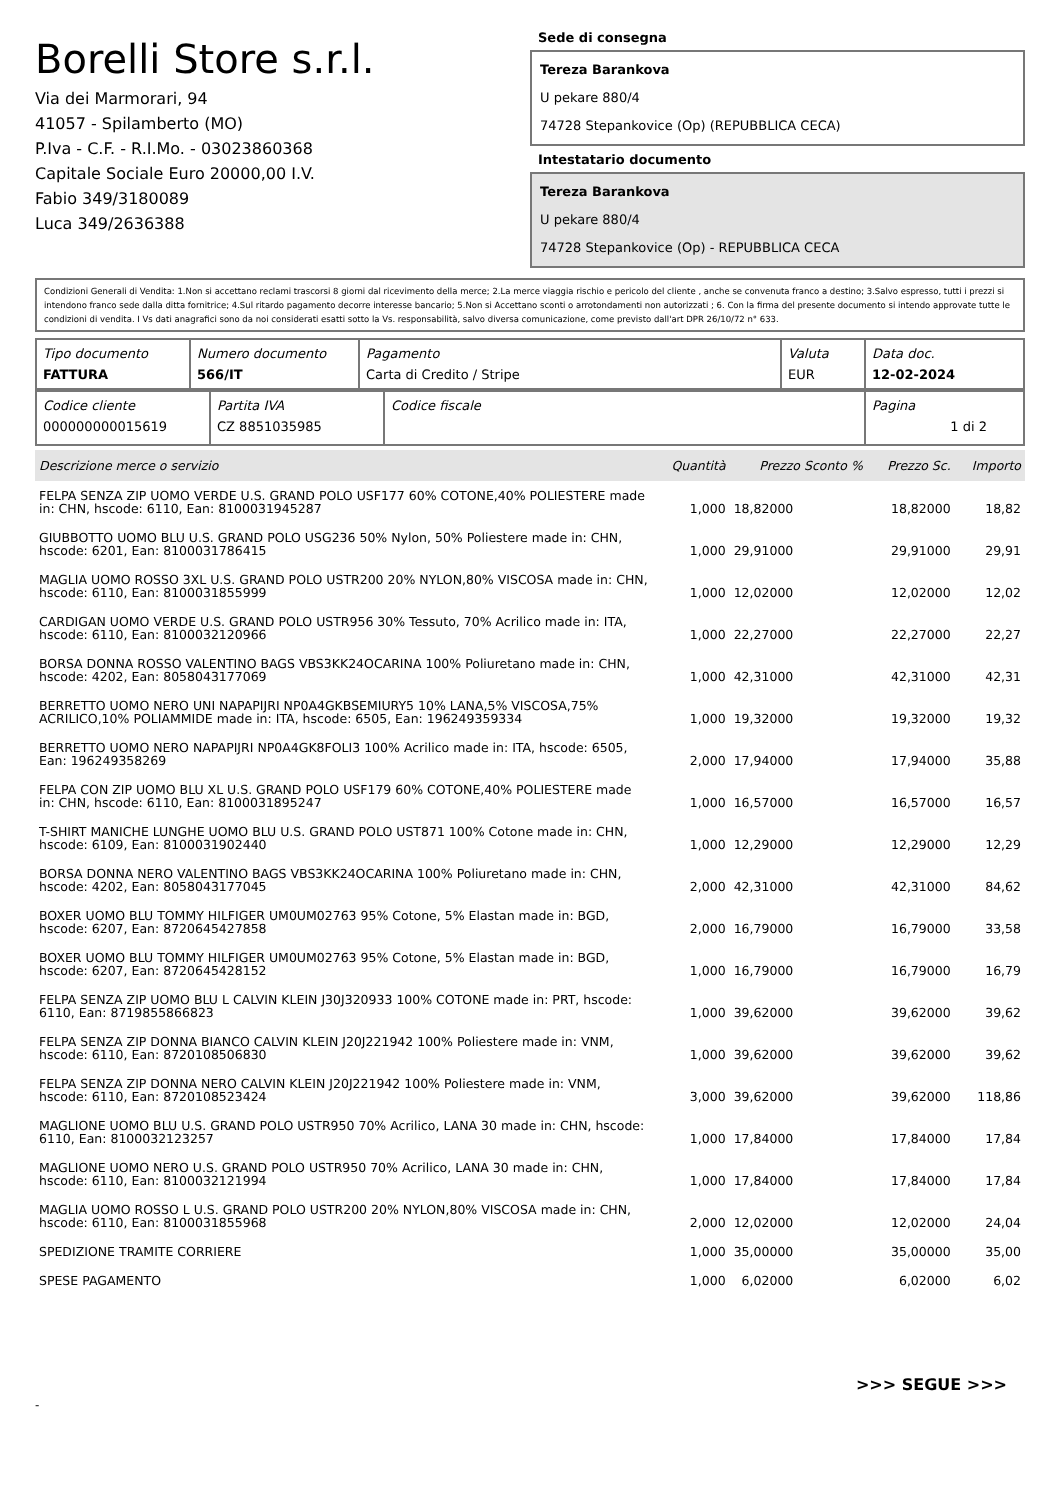Borelli Store s.r.l.
Via dei Marmorari, 94
41057 - Spilamberto (MO)
P.Iva - C.F. - R.I.Mo. - 03023860368
Capitale Sociale Euro 20000,00 I.V.
Fabio 349/3180089
Luca 349/2636388
Sede di consegna
Tereza Barankova
U pekare 880/4
74728 Stepankovice (Op) (REPUBBLICA CECA)
Intestatario documento
Tereza Barankova
U pekare 880/4
74728 Stepankovice (Op) - REPUBBLICA CECA
Condizioni Generali di Vendita: 1.Non si accettano reclami trascorsi 8 giorni dal ricevimento della merce; 2.La merce viaggia rischio e pericolo del cliente , anche se convenuta franco a destino; 3.Salvo espresso, tutti i prezzi si intendono franco sede dalla ditta fornitrice; 4.Sul ritardo pagamento decorre interesse bancario; 5.Non si Accettano sconti o arrotondamenti non autorizzati ; 6. Con la firma del presente documento si intendo approvate tutte le condizioni di vendita. I Vs dati anagrafici sono da noi considerati esatti sotto la Vs. responsabilità, salvo diversa comunicazione, come previsto dall'art DPR 26/10/72 n° 633.
| Tipo documento FATTURA | Numero documento 566/IT | Pagamento Carta di Credito / Stripe | Valuta EUR | Data doc. 12-02-2024 |
| Codice cliente 000000000015619 | Partita IVA CZ 8851035985 | Codice fiscale | Pagina 1 di 2 |
| Descrizione merce o servizio | Quantità | Prezzo Sconto % | Prezzo Sc. | Importo |
| --- | --- | --- | --- | --- |
| FELPA SENZA ZIP UOMO VERDE U.S. GRAND POLO USF177 60% COTONE,40% POLIESTERE made in: CHN, hscode: 6110, Ean: 8100031945287 | 1,000 | 18,82000 | 18,82000 | 18,82 |
| GIUBBOTTO UOMO BLU U.S. GRAND POLO USG236 50% Nylon, 50% Poliestere made in: CHN, hscode: 6201, Ean: 8100031786415 | 1,000 | 29,91000 | 29,91000 | 29,91 |
| MAGLIA UOMO ROSSO 3XL U.S. GRAND POLO USTR200 20% NYLON,80% VISCOSA made in: CHN, hscode: 6110, Ean: 8100031855999 | 1,000 | 12,02000 | 12,02000 | 12,02 |
| CARDIGAN UOMO VERDE U.S. GRAND POLO USTR956 30% Tessuto, 70% Acrilico made in: ITA, hscode: 6110, Ean: 8100032120966 | 1,000 | 22,27000 | 22,27000 | 22,27 |
| BORSA DONNA ROSSO VALENTINO BAGS VBS3KK24OCARINA 100% Poliuretano made in: CHN, hscode: 4202, Ean: 8058043177069 | 1,000 | 42,31000 | 42,31000 | 42,31 |
| BERRETTO UOMO NERO UNI NAPAPIJRI NP0A4GKBSEMIURY5 10% LANA,5% VISCOSA,75% ACRILICO,10% POLIAMMIDE made in: ITA, hscode: 6505, Ean: 196249359334 | 1,000 | 19,32000 | 19,32000 | 19,32 |
| BERRETTO UOMO NERO NAPAPIJRI NP0A4GK8FOLI3 100% Acrilico made in: ITA, hscode: 6505, Ean: 196249358269 | 2,000 | 17,94000 | 17,94000 | 35,88 |
| FELPA CON ZIP UOMO BLU XL U.S. GRAND POLO USF179 60% COTONE,40% POLIESTERE made in: CHN, hscode: 6110, Ean: 8100031895247 | 1,000 | 16,57000 | 16,57000 | 16,57 |
| T-SHIRT MANICHE LUNGHE UOMO BLU U.S. GRAND POLO UST871 100% Cotone made in: CHN, hscode: 6109, Ean: 8100031902440 | 1,000 | 12,29000 | 12,29000 | 12,29 |
| BORSA DONNA NERO VALENTINO BAGS VBS3KK24OCARINA 100% Poliuretano made in: CHN, hscode: 4202, Ean: 8058043177045 | 2,000 | 42,31000 | 42,31000 | 84,62 |
| BOXER UOMO BLU TOMMY HILFIGER UM0UM02763 95% Cotone, 5% Elastan made in: BGD, hscode: 6207, Ean: 8720645427858 | 2,000 | 16,79000 | 16,79000 | 33,58 |
| BOXER UOMO BLU TOMMY HILFIGER UM0UM02763 95% Cotone, 5% Elastan made in: BGD, hscode: 6207, Ean: 8720645428152 | 1,000 | 16,79000 | 16,79000 | 16,79 |
| FELPA SENZA ZIP UOMO BLU L CALVIN KLEIN J30J320933 100% COTONE made in: PRT, hscode: 6110, Ean: 8719855866823 | 1,000 | 39,62000 | 39,62000 | 39,62 |
| FELPA SENZA ZIP DONNA BIANCO CALVIN KLEIN J20J221942 100% Poliestere made in: VNM, hscode: 6110, Ean: 8720108506830 | 1,000 | 39,62000 | 39,62000 | 39,62 |
| FELPA SENZA ZIP DONNA NERO CALVIN KLEIN J20J221942 100% Poliestere made in: VNM, hscode: 6110, Ean: 8720108523424 | 3,000 | 39,62000 | 39,62000 | 118,86 |
| MAGLIONE UOMO BLU U.S. GRAND POLO USTR950 70% Acrilico, LANA 30 made in: CHN, hscode: 6110, Ean: 8100032123257 | 1,000 | 17,84000 | 17,84000 | 17,84 |
| MAGLIONE UOMO NERO U.S. GRAND POLO USTR950 70% Acrilico, LANA 30 made in: CHN, hscode: 6110, Ean: 8100032121994 | 1,000 | 17,84000 | 17,84000 | 17,84 |
| MAGLIA UOMO ROSSO L U.S. GRAND POLO USTR200 20% NYLON,80% VISCOSA made in: CHN, hscode: 6110, Ean: 8100031855968 | 2,000 | 12,02000 | 12,02000 | 24,04 |
| SPEDIZIONE TRAMITE CORRIERE | 1,000 | 35,00000 | 35,00000 | 35,00 |
| SPESE PAGAMENTO | 1,000 | 6,02000 | 6,02000 | 6,02 |
>>> SEGUE >>>
-